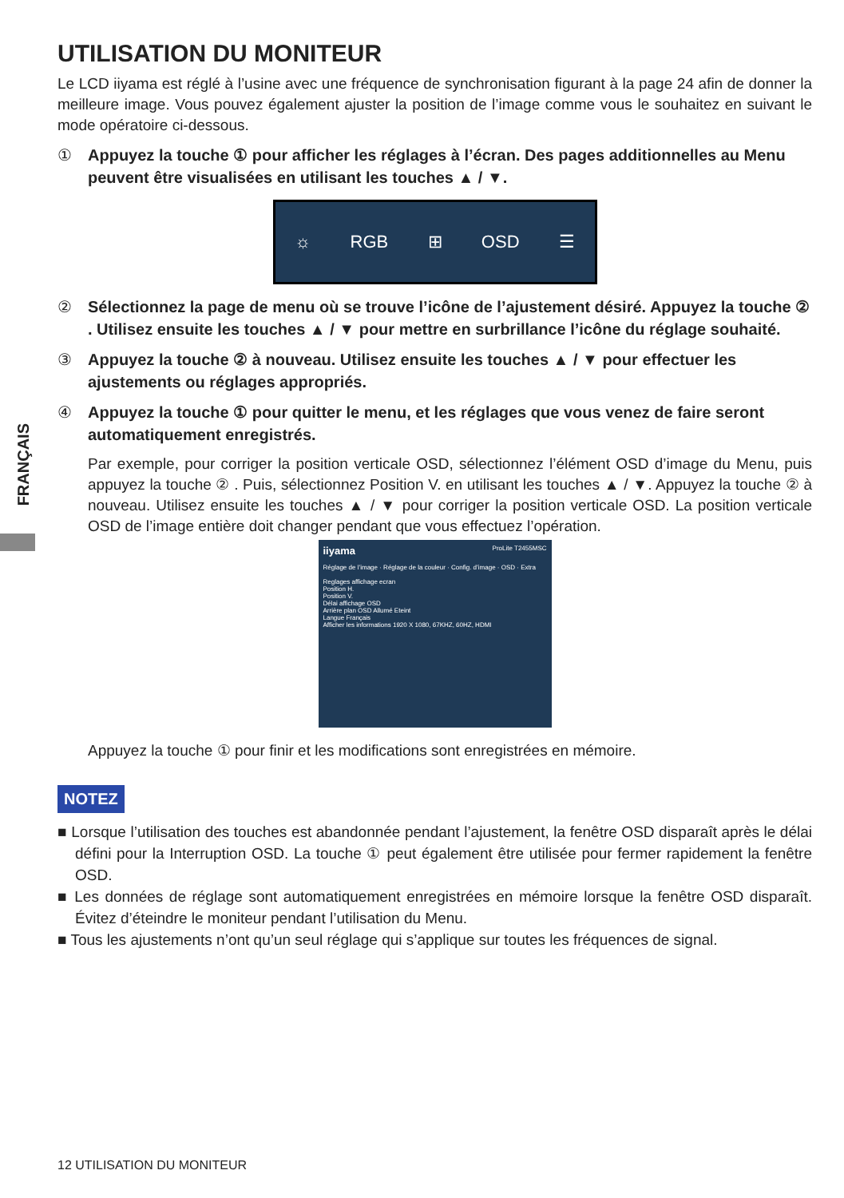FRANÇAIS
UTILISATION DU MONITEUR
Le LCD iiyama est réglé à l’usine avec une fréquence de synchronisation figurant à la page 24 afin de donner la meilleure image. Vous pouvez également ajuster la position de l’image comme vous le souhaitez en suivant le mode opératoire ci-dessous.
① Appuyez la touche ① pour afficher les réglages à l’écran. Des pages additionnelles au Menu peuvent être visualisées en utilisant les touches ▲ / ▼.
☼ RGB ⊞ OSD ☰
② Sélectionnez la page de menu où se trouve l’icône de l’ajustement désiré. Appuyez la touche ② . Utilisez ensuite les touches ▲ / ▼ pour mettre en surbrillance l’icône du réglage souhaité.
③ Appuyez la touche ② à nouveau. Utilisez ensuite les touches ▲ / ▼ pour effectuer les ajustements ou réglages appropriés.
④ Appuyez la touche ① pour quitter le menu, et les réglages que vous venez de faire seront automatiquement enregistrés.
Par exemple, pour corriger la position verticale OSD, sélectionnez l’élément OSD d’image du Menu, puis appuyez la touche ② . Puis, sélectionnez Position V. en utilisant les touches ▲ / ▼. Appuyez la touche ② à nouveau. Utilisez ensuite les touches ▲ / ▼ pour corriger la position verticale OSD. La position verticale OSD de l’image entière doit changer pendant que vous effectuez l’opération.
iiyama ProLite T2455MSC
Réglage de l’image · Réglage de la couleur · Config. d’image · OSD · Extra
Reglages affichage ecran
Position H.
Position V.
Délai affichage OSD
Arrière plan OSD Allumé Eteint
Langue Français
Afficher les informations 1920 X 1080, 67KHZ, 60HZ, HDMI
Appuyez la touche ① pour finir et les modifications sont enregistrées en mémoire.
NOTEZ
■ Lorsque l’utilisation des touches est abandonnée pendant l’ajustement, la fenêtre OSD disparaît après le délai défini pour la Interruption OSD. La touche ① peut également être utilisée pour fermer rapidement la fenêtre OSD.
■ Les données de réglage sont automatiquement enregistrées en mémoire lorsque la fenêtre OSD disparaît. Évitez d’éteindre le moniteur pendant l’utilisation du Menu.
■ Tous les ajustements n’ont qu’un seul réglage qui s’applique sur toutes les fréquences de signal.
12 UTILISATION DU MONITEUR